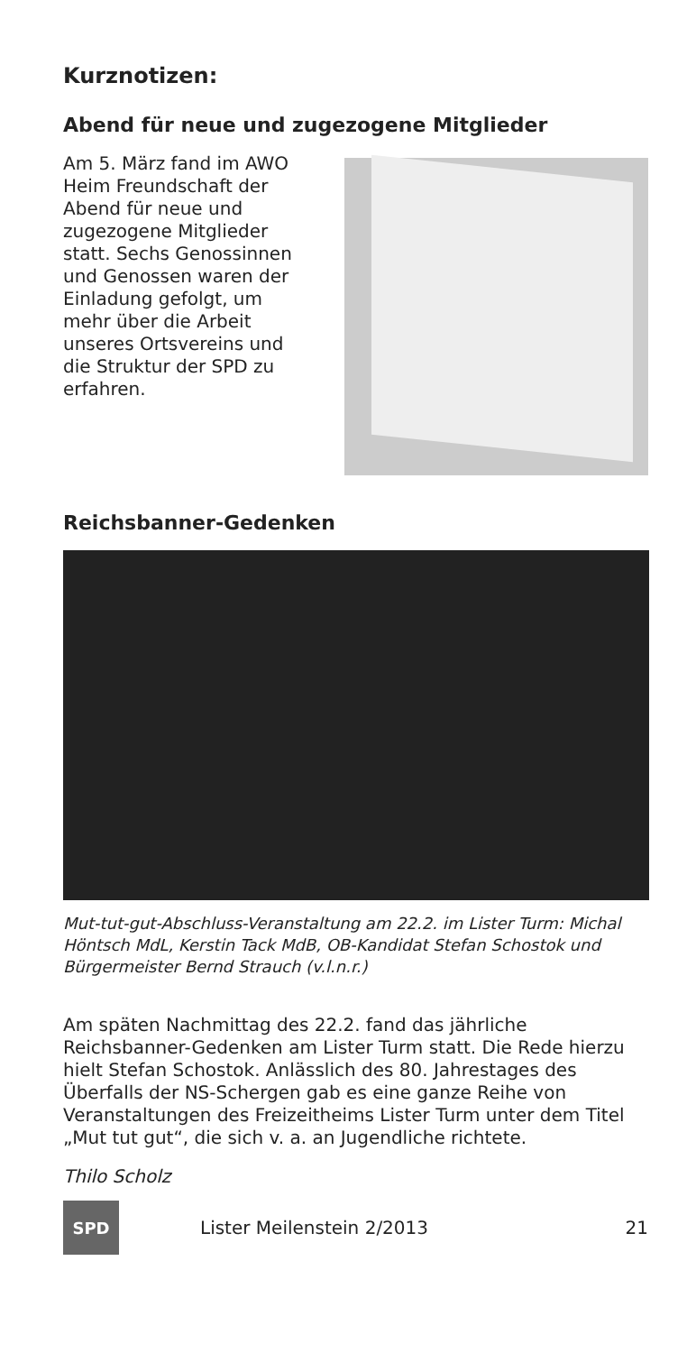Kurznotizen:
Abend für neue und zugezogene Mitglieder
Am 5. März fand im AWO Heim Freundschaft der Abend für neue und zugezogene Mitglieder statt. Sechs Genos­sinnen und Genossen waren der Einladung gefolgt, um mehr über die Arbeit unseres Orts­vereins und die Struktur der SPD zu erfahren.
Reichsbanner-Gedenken
Mut-tut-gut-Abschluss-Veranstaltung am 22.2. im Lister Turm: Michal Höntsch MdL, Kerstin Tack MdB, OB-Kandidat Stefan Schostok und Bürgermeister Bernd Strauch (v.l.n.r.)
Am späten Nachmittag des 22.2. fand das jährliche Reichsbanner-Gedenken am Lister Turm statt. Die Rede hierzu hielt Stefan Schostok. Anlässlich des 80. Jahrestages des Überfalls der NS-Schergen gab es eine ganze Reihe von Veranstaltungen des Freizeitheims Lister Turm unter dem Titel „Mut tut gut“, die sich v. a. an Jugendliche richtete.
Thilo Scholz
SPD
Lister Meilenstein 2/2013 21